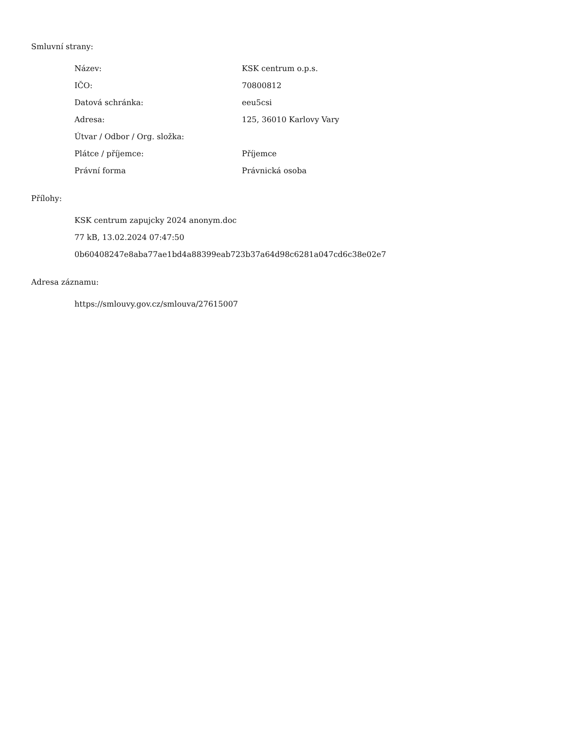Smluvní strany:
| Název: | KSK centrum o.p.s. |
| IČO: | 70800812 |
| Datová schránka: | eeu5csi |
| Adresa: | 125, 36010 Karlovy Vary |
| Útvar / Odbor / Org. složka: | |
| Plátce / příjemce: | Příjemce |
| Právní forma | Právnická osoba |
Přílohy:
KSK centrum zapujcky 2024 anonym.doc
77 kB, 13.02.2024 07:47:50
0b60408247e8aba77ae1bd4a88399eab723b37a64d98c6281a047cd6c38e02e7
Adresa záznamu:
https://smlouvy.gov.cz/smlouva/27615007